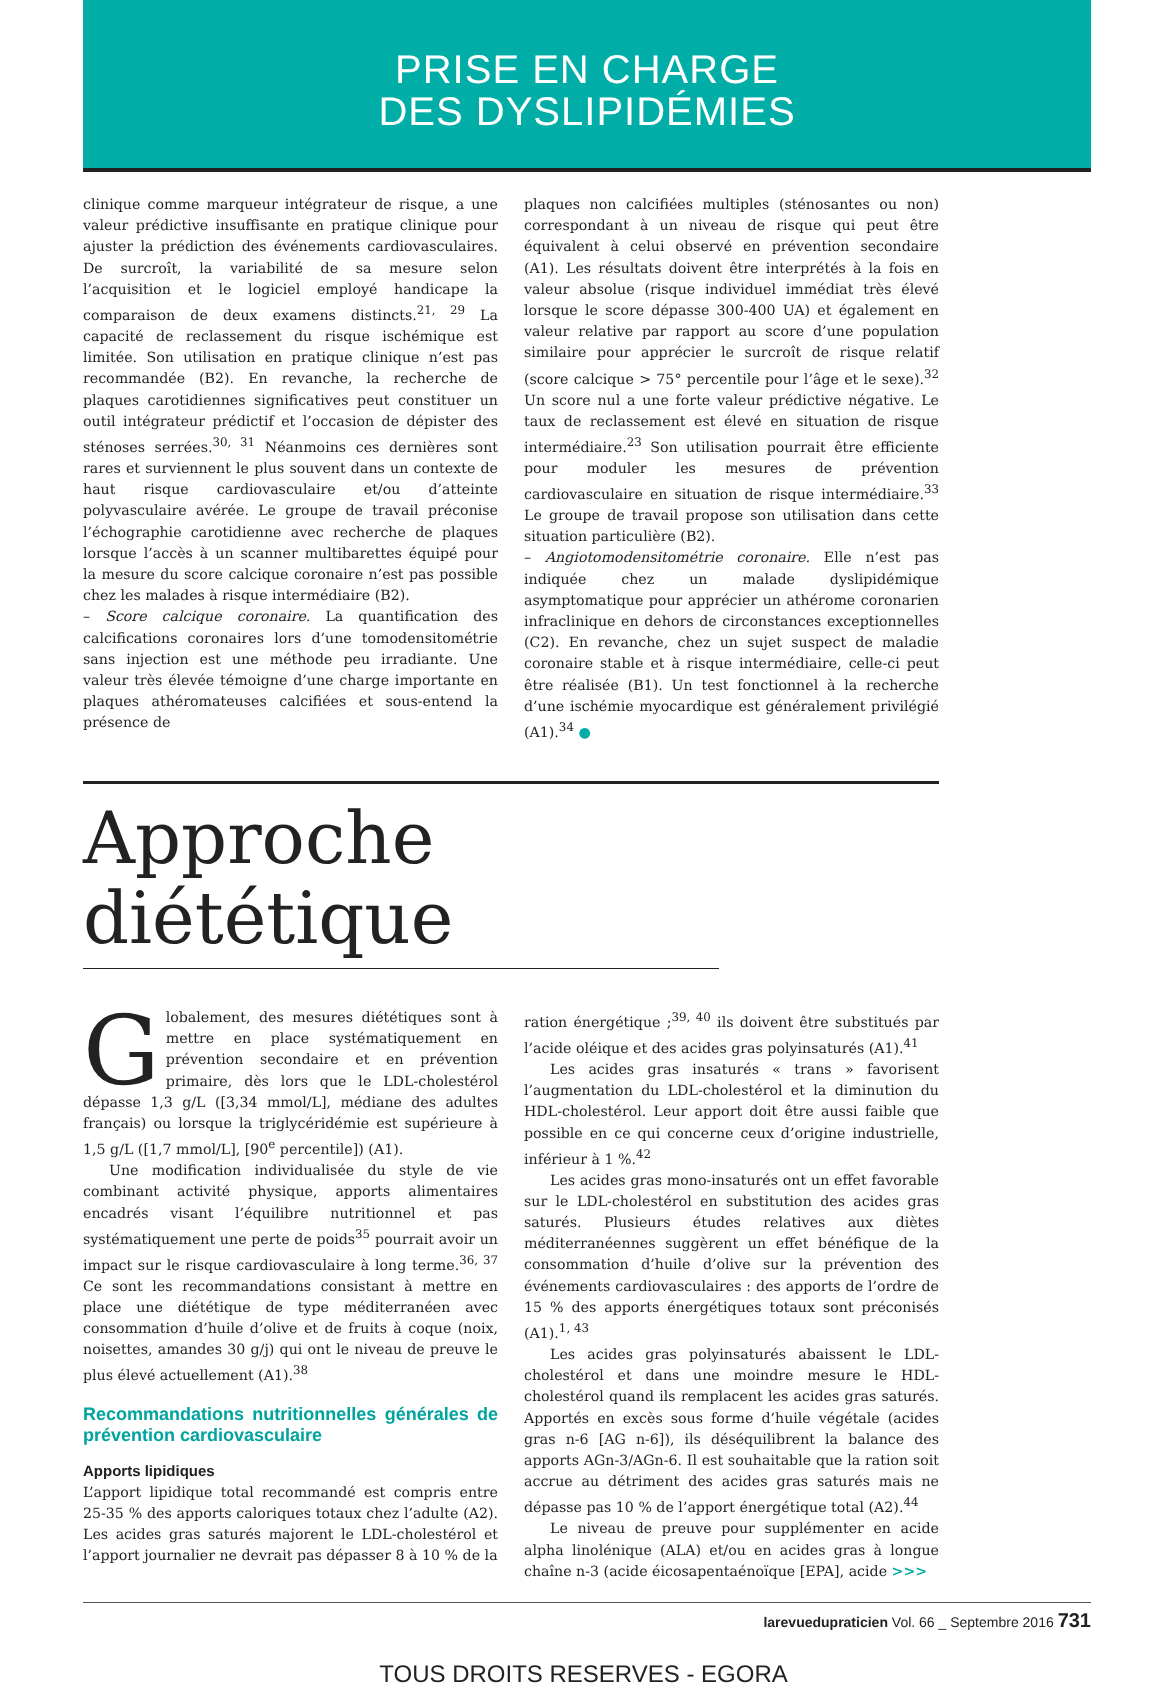PRISE EN CHARGE
DES DYSLIPIDÉMIES
clinique comme marqueur intégrateur de risque, a une valeur prédictive insuffisante en pratique clinique pour ajuster la prédiction des événements cardiovasculaires. De surcroît, la variabilité de sa mesure selon l’acquisition et le logiciel employé handicape la comparaison de deux examens distincts.<sup>21, 29</sup> La capacité de reclassement du risque ischémique est limitée. Son utilisation en pratique clinique n’est pas recommandée (B2). En revanche, la recherche de plaques carotidiennes significatives peut constituer un outil intégrateur prédictif et l’occasion de dépister des sténoses serrées.<sup>30, 31</sup> Néanmoins ces dernières sont rares et surviennent le plus souvent dans un contexte de haut risque cardiovasculaire et/ou d’atteinte polyvasculaire avérée. Le groupe de travail préconise l’échographie carotidienne avec recherche de plaques lorsque l’accès à un scanner multibarettes équipé pour la mesure du score calcique coronaire n’est pas possible chez les malades à risque intermédiaire (B2).
– Score calcique coronaire. La quantification des calcifications coronaires lors d’une tomodensitométrie sans injection est une méthode peu irradiante. Une valeur très élevée témoigne d’une charge importante en plaques athéromateuses calcifiées et sous-entend la présence de
plaques non calcifiées multiples (sténosantes ou non) correspondant à un niveau de risque qui peut être équivalent à celui observé en prévention secondaire (A1). Les résultats doivent être interprétés à la fois en valeur absolue (risque individuel immédiat très élevé lorsque le score dépasse 300-400 UA) et également en valeur relative par rapport au score d’une population similaire pour apprécier le surcroît de risque relatif (score calcique > 75° percentile pour l’âge et le sexe).<sup>32</sup> Un score nul a une forte valeur prédictive négative. Le taux de reclassement est élevé en situation de risque intermédiaire.<sup>23</sup> Son utilisation pourrait être efficiente pour moduler les mesures de prévention cardiovasculaire en situation de risque intermédiaire.<sup>33</sup> Le groupe de travail propose son utilisation dans cette situation particulière (B2).
– Angiotomodensitométrie coronaire. Elle n’est pas indiquée chez un malade dyslipidémique asymptomatique pour apprécier un athérome coronarien infraclinique en dehors de circonstances exceptionnelles (C2). En revanche, chez un sujet suspect de maladie coronaire stable et à risque intermédiaire, celle-ci peut être réalisée (B1). Un test fonctionnel à la recherche d’une ischémie myocardique est généralement privilégié (A1).<sup>34</sup> ●
Approche diététique
Globalement, des mesures diététiques sont à mettre en place systématiquement en prévention secondaire et en prévention primaire, dès lors que le LDL-cholestérol dépasse 1,3 g/L ([3,34 mmol/L], médiane des adultes français) ou lorsque la triglycéridémie est supérieure à 1,5 g/L ([1,7 mmol/L], [90<sup>e</sup> percentile]) (A1).
Une modification individualisée du style de vie combinant activité physique, apports alimentaires encadrés visant l’équilibre nutritionnel et pas systématiquement une perte de poids<sup>35</sup> pourrait avoir un impact sur le risque cardiovasculaire à long terme.<sup>36, 37</sup> Ce sont les recommandations consistant à mettre en place une diététique de type méditerranéen avec consommation d’huile d’olive et de fruits à coque (noix, noisettes, amandes 30 g/j) qui ont le niveau de preuve le plus élevé actuellement (A1).<sup>38</sup>
Recommandations nutritionnelles générales de prévention cardiovasculaire
Apports lipidiques
L’apport lipidique total recommandé est compris entre 25-35 % des apports caloriques totaux chez l’adulte (A2). Les acides gras saturés majorent le LDL-cholestérol et l’apport journalier ne devrait pas dépasser 8 à 10 % de la
ration énergétique ;<sup>39, 40</sup> ils doivent être substitués par l’acide oléique et des acides gras polyinsaturés (A1).<sup>41</sup>
Les acides gras insaturés « trans » favorisent l’augmentation du LDL-cholestérol et la diminution du HDL-cholestérol. Leur apport doit être aussi faible que possible en ce qui concerne ceux d’origine industrielle, inférieur à 1 %.<sup>42</sup>
Les acides gras mono-insaturés ont un effet favorable sur le LDL-cholestérol en substitution des acides gras saturés. Plusieurs études relatives aux diètes méditerranéennes suggèrent un effet bénéfique de la consommation d’huile d’olive sur la prévention des événements cardiovasculaires : des apports de l’ordre de 15 % des apports énergétiques totaux sont préconisés (A1).<sup>1, 43</sup>
Les acides gras polyinsaturés abaissent le LDL-cholestérol et dans une moindre mesure le HDL-cholestérol quand ils remplacent les acides gras saturés. Apportés en excès sous forme d’huile végétale (acides gras n-6 [AG n-6]), ils déséquilibrent la balance des apports AGn-3/AGn-6. Il est souhaitable que la ration soit accrue au détriment des acides gras saturés mais ne dépasse pas 10 % de l’apport énergétique total (A2).<sup>44</sup>
Le niveau de preuve pour supplémenter en acide alpha linolénique (ALA) et/ou en acides gras à longue chaîne n-3 (acide éicosapentaénoïque [EPA], acide >>>
larevuedupraticien Vol. 66 _ Septembre 2016 731
TOUS DROITS RESERVES - EGORA